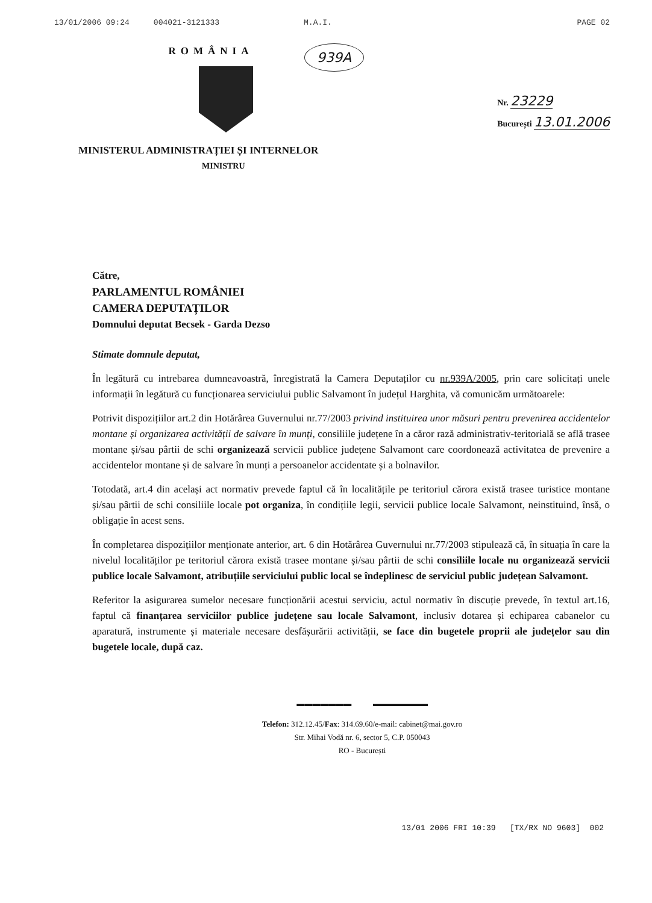13/01/2006 09:24 004021-3121333 M.A.I. PAGE 02
939A
ROMÂNIA
Nr. 23229
București 13.01.2006
MINISTERUL ADMINISTRAȚIEI ȘI INTERNELOR
MINISTRU
Către,
PARLAMENTUL ROMÂNIEI
CAMERA DEPUTAȚILOR
Domnului deputat Becsek - Garda Dezso
Stimate domnule deputat,
În legătură cu intrebarea dumneavoastră, înregistrată la Camera Deputaților cu nr.939A/2005, prin care solicitați unele informații în legătură cu funcționarea serviciului public Salvamont în județul Harghita, vă comunicăm următoarele:
Potrivit dispozițiilor art.2 din Hotărârea Guvernului nr.77/2003 privind instituirea unor măsuri pentru prevenirea accidentelor montane și organizarea activității de salvare în munți, consiliile județene în a căror rază administrativ-teritorială se află trasee montane și/sau pârtii de schi organizează servicii publice județene Salvamont care coordonează activitatea de prevenire a accidentelor montane și de salvare în munți a persoanelor accidentate și a bolnavilor.
Totodată, art.4 din același act normativ prevede faptul că în localitățile pe teritoriul cărora există trasee turistice montane și/sau pârtii de schi consiliile locale pot organiza, în condițiile legii, servicii publice locale Salvamont, neinstituind, însă, o obligație în acest sens.
În completarea dispozițiilor menționate anterior, art. 6 din Hotărârea Guvernului nr.77/2003 stipulează că, în situația în care la nivelul localităților pe teritoriul cărora există trasee montane și/sau pârtii de schi consiliile locale nu organizează servicii publice locale Salvamont, atribuțiile serviciului public local se îndeplinesc de serviciul public județean Salvamont.
Referitor la asigurarea sumelor necesare funcționării acestui serviciu, actul normativ în discuție prevede, în textul art.16, faptul că finanțarea serviciilor publice județene sau locale Salvamont, inclusiv dotarea și echiparea cabanelor cu aparatură, instrumente și materiale necesare desfășurării activității, se face din bugetele proprii ale județelor sau din bugetele locale, după caz.
▬▬▬▬▬▬▬ ▬▬▬▬▬▬▬
Telefon: 312.12.45/Fax: 314.69.60/e-mail: cabinet@mai.gov.ro
Str. Mihai Vodă nr. 6, sector 5, C.P. 050043
RO - București
13/01 2006 FRI 10:39 [TX/RX NO 9603] 002